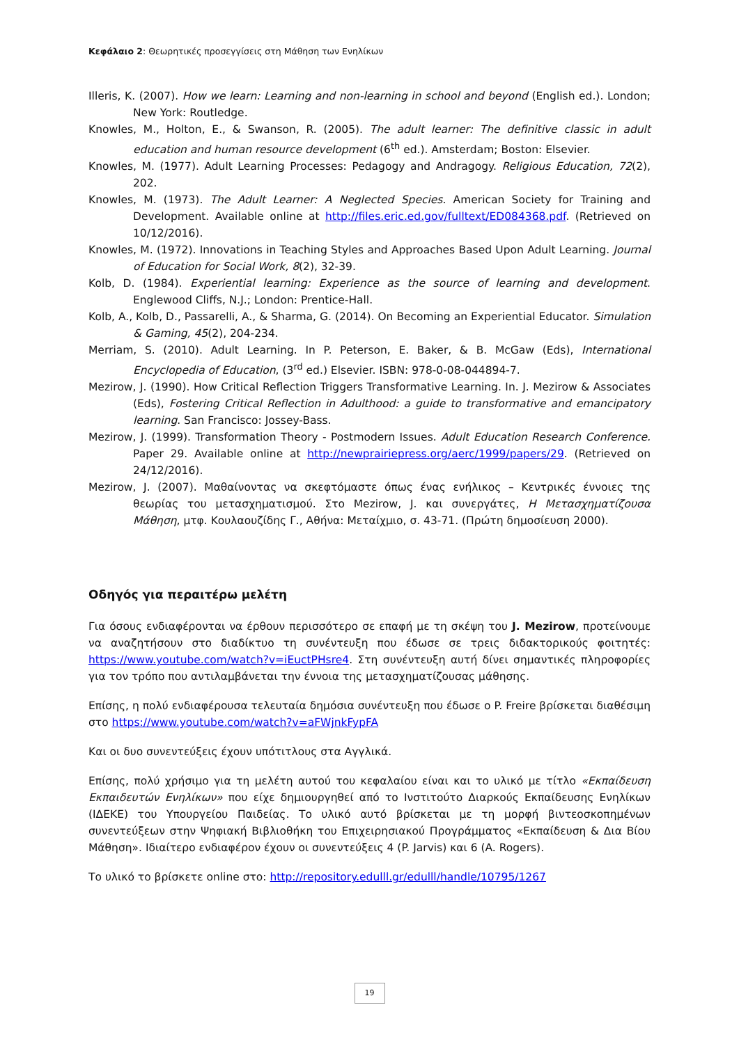Κεφάλαιο 2: Θεωρητικές προσεγγίσεις στη Μάθηση των Ενηλίκων
Illeris, K. (2007). How we learn: Learning and non-learning in school and beyond (English ed.). London; New York: Routledge.
Knowles, M., Holton, E., & Swanson, R. (2005). The adult learner: The definitive classic in adult education and human resource development (6<sup>th</sup> ed.). Amsterdam; Boston: Elsevier.
Knowles, M. (1977). Adult Learning Processes: Pedagogy and Andragogy. Religious Education, 72(2), 202.
Knowles, M. (1973). The Adult Learner: A Neglected Species. American Society for Training and Development. Available online at http://files.eric.ed.gov/fulltext/ED084368.pdf. (Retrieved on 10/12/2016).
Knowles, M. (1972). Innovations in Teaching Styles and Approaches Based Upon Adult Learning. Journal of Education for Social Work, 8(2), 32-39.
Kolb, D. (1984). Experiential learning: Experience as the source of learning and development. Englewood Cliffs, N.J.; London: Prentice-Hall.
Kolb, A., Kolb, D., Passarelli, A., & Sharma, G. (2014). On Becoming an Experiential Educator. Simulation & Gaming, 45(2), 204-234.
Merriam, S. (2010). Adult Learning. In P. Peterson, E. Baker, & B. McGaw (Eds), International Encyclopedia of Education, (3<sup>rd</sup> ed.) Elsevier. ISBN: 978-0-08-044894-7.
Mezirow, J. (1990). How Critical Reflection Triggers Transformative Learning. In. J. Mezirow & Associates (Eds), Fostering Critical Reflection in Adulthood: a guide to transformative and emancipatory learning. San Francisco: Jossey-Bass.
Mezirow, J. (1999). Transformation Theory - Postmodern Issues. Adult Education Research Conference. Paper 29. Available online at http://newprairiepress.org/aerc/1999/papers/29. (Retrieved on 24/12/2016).
Mezirow, J. (2007). Μαθαίνοντας να σκεφτόμαστε όπως ένας ενήλικος – Κεντρικές έννοιες της θεωρίας του μετασχηματισμού. Στο Mezirow, J. και συνεργάτες, Η Μετασχηματίζουσα Μάθηση, μτφ. Κουλαουζίδης Γ., Αθήνα: Μεταίχμιο, σ. 43-71. (Πρώτη δημοσίευση 2000).
Οδηγός για περαιτέρω μελέτη
Για όσους ενδιαφέρονται να έρθουν περισσότερο σε επαφή με τη σκέψη του J. Mezirow, προτείνουμε να αναζητήσουν στο διαδίκτυο τη συνέντευξη που έδωσε σε τρεις διδακτορικούς φοιτητές: https://www.youtube.com/watch?v=iEuctPHsre4. Στη συνέντευξη αυτή δίνει σημαντικές πληροφορίες για τον τρόπο που αντιλαμβάνεται την έννοια της μετασχηματίζουσας μάθησης.
Επίσης, η πολύ ενδιαφέρουσα τελευταία δημόσια συνέντευξη που έδωσε ο P. Freire βρίσκεται διαθέσιμη στο https://www.youtube.com/watch?v=aFWjnkFypFA
Και οι δυο συνεντεύξεις έχουν υπότιτλους στα Αγγλικά.
Επίσης, πολύ χρήσιμο για τη μελέτη αυτού του κεφαλαίου είναι και το υλικό με τίτλο «Εκπαίδευση Εκπαιδευτών Ενηλίκων» που είχε δημιουργηθεί από το Ινστιτούτο Διαρκούς Εκπαίδευσης Ενηλίκων (ΙΔΕΚΕ) του Υπουργείου Παιδείας. Το υλικό αυτό βρίσκεται με τη μορφή βιντεοσκοπημένων συνεντεύξεων στην Ψηφιακή Βιβλιοθήκη του Επιχειρησιακού Προγράμματος «Εκπαίδευση & Δια Βίου Μάθηση». Ιδιαίτερο ενδιαφέρον έχουν οι συνεντεύξεις 4 (P. Jarvis) και 6 (A. Rogers).
Το υλικό το βρίσκετε online στο: http://repository.edulll.gr/edulll/handle/10795/1267
19